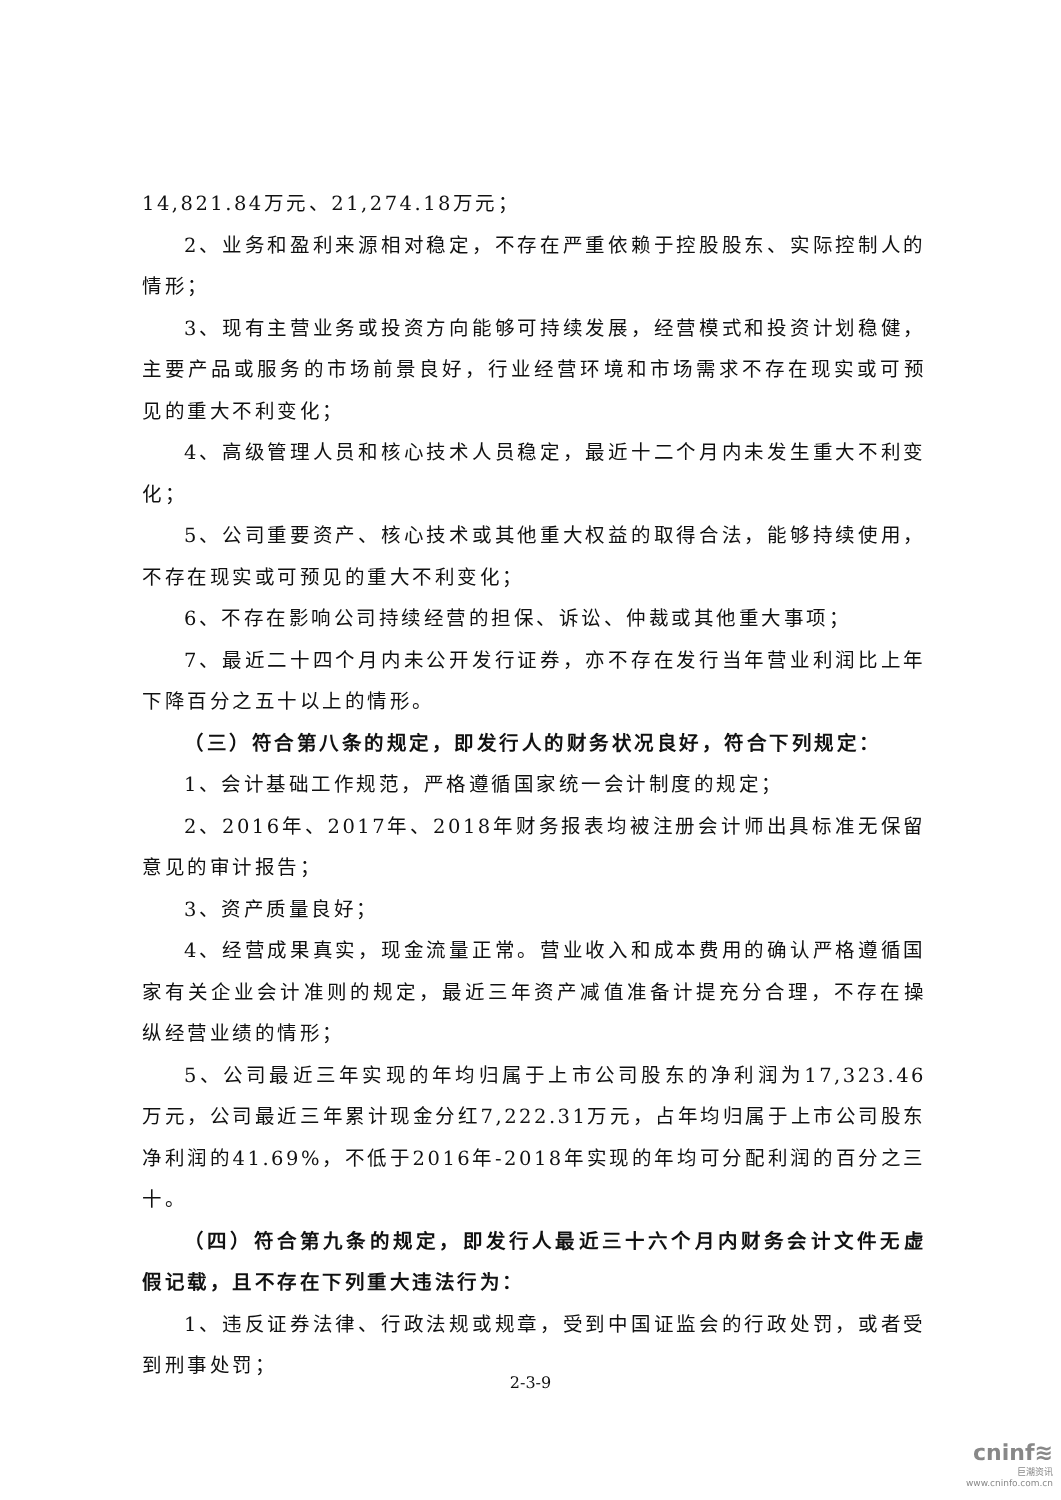14,821.84万元、21,274.18万元；
2、业务和盈利来源相对稳定，不存在严重依赖于控股股东、实际控制人的情形；
3、现有主营业务或投资方向能够可持续发展，经营模式和投资计划稳健，主要产品或服务的市场前景良好，行业经营环境和市场需求不存在现实或可预见的重大不利变化；
4、高级管理人员和核心技术人员稳定，最近十二个月内未发生重大不利变化；
5、公司重要资产、核心技术或其他重大权益的取得合法，能够持续使用，不存在现实或可预见的重大不利变化；
6、不存在影响公司持续经营的担保、诉讼、仲裁或其他重大事项；
7、最近二十四个月内未公开发行证券，亦不存在发行当年营业利润比上年下降百分之五十以上的情形。
（三）符合第八条的规定，即发行人的财务状况良好，符合下列规定：
1、会计基础工作规范，严格遵循国家统一会计制度的规定；
2、2016年、2017年、2018年财务报表均被注册会计师出具标准无保留意见的审计报告；
3、资产质量良好；
4、经营成果真实，现金流量正常。营业收入和成本费用的确认严格遵循国家有关企业会计准则的规定，最近三年资产减值准备计提充分合理，不存在操纵经营业绩的情形；
5、公司最近三年实现的年均归属于上市公司股东的净利润为17,323.46万元，公司最近三年累计现金分红7,222.31万元，占年均归属于上市公司股东净利润的41.69%，不低于2016年-2018年实现的年均可分配利润的百分之三十。
（四）符合第九条的规定，即发行人最近三十六个月内财务会计文件无虚假记载，且不存在下列重大违法行为：
1、违反证券法律、行政法规或规章，受到中国证监会的行政处罚，或者受到刑事处罚；
2-3-9
cninf≋
巨潮资讯
www.cninfo.com.cn